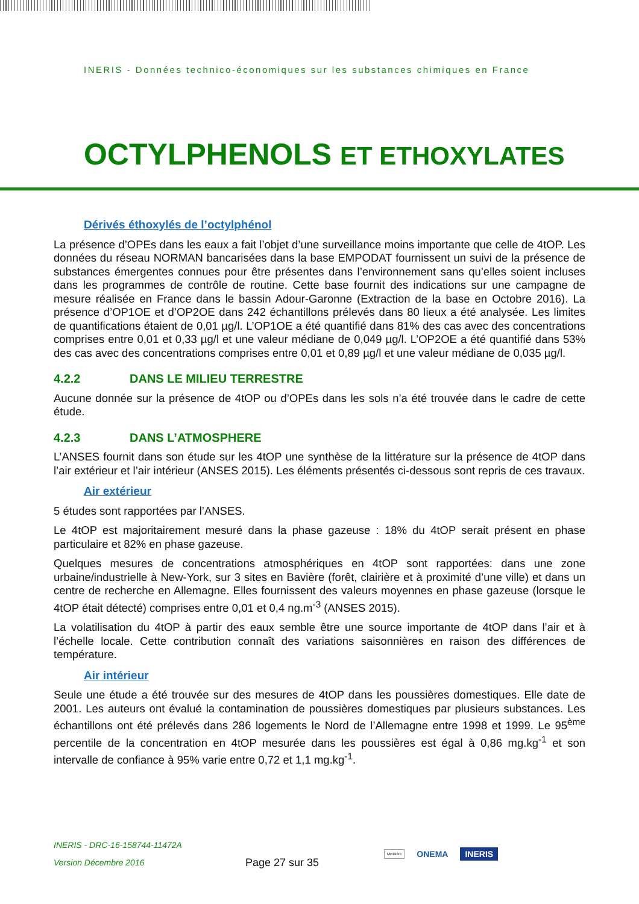INERIS - Données technico-économiques sur les substances chimiques en France
OCTYLPHENOLS ET ETHOXYLATES
Dérivés éthoxylés de l’octylphénol
La présence d’OPEs dans les eaux a fait l’objet d’une surveillance moins importante que celle de 4tOP. Les données du réseau NORMAN bancarisées dans la base EMPODAT fournissent un suivi de la présence de substances émergentes connues pour être présentes dans l’environnement sans qu’elles soient incluses dans les programmes de contrôle de routine. Cette base fournit des indications sur une campagne de mesure réalisée en France dans le bassin Adour-Garonne (Extraction de la base en Octobre 2016). La présence d’OP1OE et d’OP2OE dans 242 échantillons prélevés dans 80 lieux a été analysée. Les limites de quantifications étaient de 0,01 µg/l. L’OP1OE a été quantifié dans 81% des cas avec des concentrations comprises entre 0,01 et 0,33 µg/l et une valeur médiane de 0,049 µg/l. L’OP2OE a été quantifié dans 53% des cas avec des concentrations comprises entre 0,01 et 0,89 µg/l et une valeur médiane de 0,035 µg/l.
4.2.2 DANS LE MILIEU TERRESTRE
Aucune donnée sur la présence de 4tOP ou d’OPEs dans les sols n’a été trouvée dans le cadre de cette étude.
4.2.3 DANS L’ATMOSPHERE
L’ANSES fournit dans son étude sur les 4tOP une synthèse de la littérature sur la présence de 4tOP dans l’air extérieur et l’air intérieur (ANSES 2015). Les éléments présentés ci-dessous sont repris de ces travaux.
Air extérieur
5 études sont rapportées par l’ANSES.
Le 4tOP est majoritairement mesuré dans la phase gazeuse : 18% du 4tOP serait présent en phase particulaire et 82% en phase gazeuse.
Quelques mesures de concentrations atmosphériques en 4tOP sont rapportées: dans une zone urbaine/industrielle à New-York, sur 3 sites en Bavière (forêt, clairière et à proximité d’une ville) et dans un centre de recherche en Allemagne. Elles fournissent des valeurs moyennes en phase gazeuse (lorsque le 4tOP était détecté) comprises entre 0,01 et 0,4 ng.m<sup>-3</sup> (ANSES 2015).
La volatilisation du 4tOP à partir des eaux semble être une source importante de 4tOP dans l’air et à l’échelle locale. Cette contribution connaît des variations saisonnières en raison des différences de température.
Air intérieur
Seule une étude a été trouvée sur des mesures de 4tOP dans les poussières domestiques. Elle date de 2001. Les auteurs ont évalué la contamination de poussières domestiques par plusieurs substances. Les échantillons ont été prélevés dans 286 logements le Nord de l’Allemagne entre 1998 et 1999. Le 95<sup>ème</sup> percentile de la concentration en 4tOP mesurée dans les poussières est égal à 0,86 mg.kg<sup>-1</sup> et son intervalle de confiance à 95% varie entre 0,72 et 1,1 mg.kg<sup>-1</sup>.
INERIS - DRC-16-158744-11472A
Version Décembre 2016
Page 27 sur 35
Ministère ONEMA INERIS